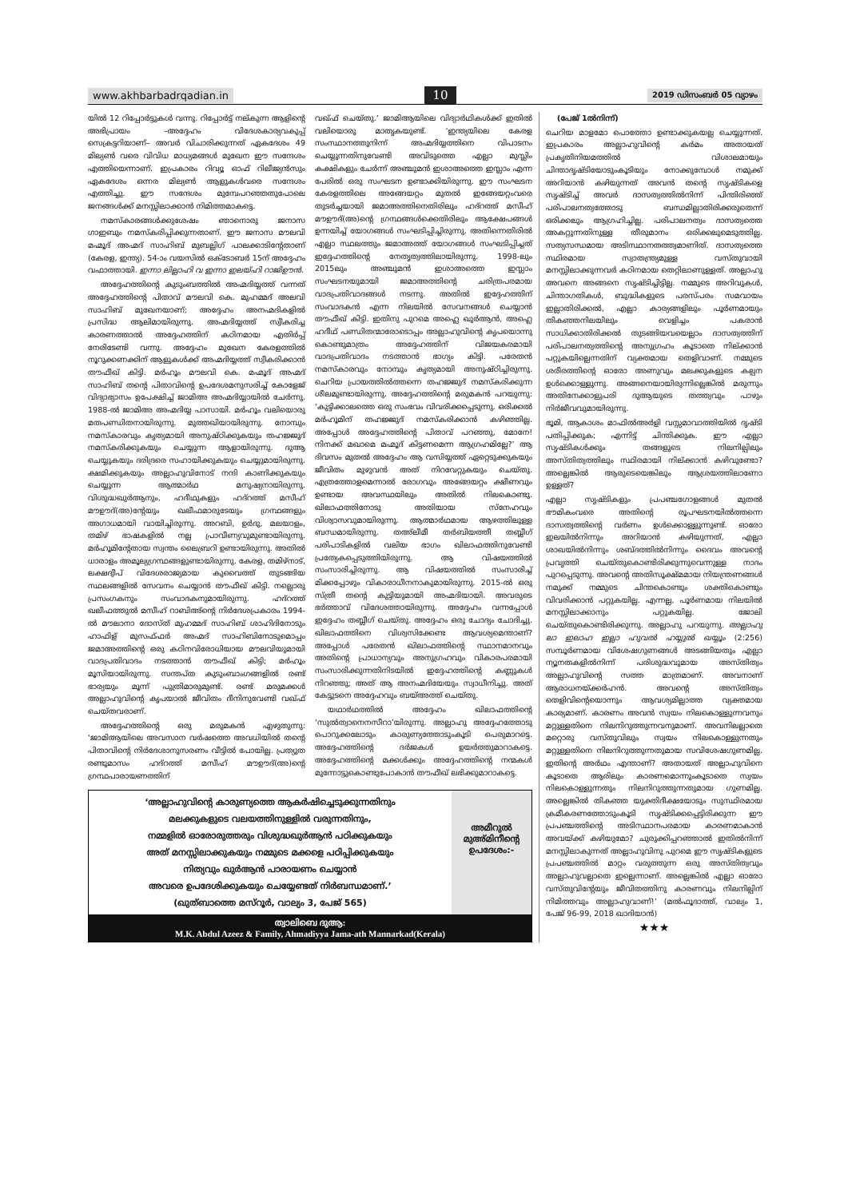www.akhbarbadrqadian.in 10 2019 ഡിസംബർ 05 വ്യാഴം
യിൽ 12 റിപ്പോർട്ടുകൾ വന്നു. റിപ്പോർട്ട് നല്കുന്ന ആളിന്റെ അഭിപ്രായം –അദ്ദേഹം വിദേശകാര്യവകുപ്പ് സെക്രട്ടറിയാണ്– അവർ വിചാരിക്കുന്നത് ഏകദേശം 49 മില്യൺ വരെ വിവിധ മാധ്യമങ്ങൾ മുഖേന ഈ സന്ദേശം എത്തിയെന്നാണ്. ഇപ്രകാരം റിവ്യൂ ഓഫ് റിലീജ്യൻസും ഏകദേശം ഒന്നര മില്യൺ ആളുകൾവരെ സന്ദേശം എത്തിച്ചു. ഈ സന്ദേശം മുമ്പേപറഞ്ഞതുപോലെ ജനങ്ങൾക്ക് മനസ്സിലാക്കാൻ നിമിത്തമാകട്ടെ.
നമസ്കാരങ്ങൾക്കുശേഷം ഞാനൊരു ജനാസ ഗാഇബും നമസ്കരിപ്പിക്കുന്നതാണ്. ഈ ജനാസ മൗലവി മഹ്മൂദ് അഹ്മദ് സാഹിബ് മുബല്ലിഗ് പാലക്കാടിന്റേതാണ് (കേരള, ഇന്ത്യ). 54-ാം വയസിൽ ഒക്ടോബർ 15ന് അദ്ദേഹം വഫാത്തായി. ഇന്നാ ലില്ലാഹി വ ഇന്നാ ഇലയ്ഹി റാജിഊൻ.
അദ്ദേഹത്തിന്റെ കുടുംബത്തിൽ അഹ്മദിയ്യത്ത് വന്നത് അദ്ദേഹത്തിന്റെ പിതാവ് മൗലവി കെ. മുഹമ്മദ് അലവി സാഹിബ് മുഖേനയാണ്; അദ്ദേഹം അനഹ്മദികളിൽ പ്രസിദ്ധ ആലിമായിരുന്നു. അഹ്മദിയ്യത്ത് സ്വീകരിച്ച കാരണത്താൽ അദ്ദേഹത്തിന് കഠിനമായ എതിർപ്പ് നേരിടേണ്ടി വന്നു. അദ്ദേഹം മുഖേന കേരളത്തിൽ നൂറുക്കണക്കിന് ആളുകൾക്ക് അഹ്മദിയ്യത്ത് സ്വീകരിക്കാൻ തൗഫീഖ് കിട്ടി. മർഹൂം മൗലവി കെ. മഹ്മൂദ് അഹ്മദ് സാഹിബ് തന്റെ പിതാവിന്റെ ഉപദേശമനുസരിച്ച് കോളേജ് വിദ്യാഭ്യാസം ഉപേക്ഷിച്ച് ജാമിഅ അഹ്മദിയ്യായിൽ ചേർന്നു. 1988-ൽ ജാമിഅ അഹ്മദിയ്യ പാസായി. മർഹൂം വലിയൊരു മതപണ്ഡിതനായിരുന്നു. മുത്തഖിയായിരുന്നു. നോമ്പും നമസ്കാരവും കൃത്യമായി അനുഷ്ഠിക്കുകയും തഹജ്ജുദ് നമസ്കരിക്കുകയും ചെയ്യുന്ന ആളായിരുന്നു. ദുആ ചെയ്യുകയും ദരിദ്രരെ സഹായിക്കുകയും ചെയ്യുമായിരുന്നു. ക്ഷമിക്കുകയും അല്ലാഹുവിനോട് നന്ദി കാണിക്കുകയും ചെയ്യുന്ന ആത്മാർഥ മനുഷ്യനായിരുന്നു. വിശുദ്ധഖുർആനും, ഹദീഥുകളും ഹദ്റത്ത് മസീഹ് മൗഊദ്(അ)ന്റേയും ഖലീഫമാരുടേയും ഗ്രന്ഥങ്ങളും അഗാധമായി വായിച്ചിരുന്നു. അറബി, ഉർദു, മലയാളം, തമിഴ് ഭാഷകളിൽ നല്ല പ്രാവീണ്യവുമുണ്ടായിരുന്നു. മർഹൂമിന്റേതായ സ്വന്തം ലൈബ്രറി ഉണ്ടായിരുന്നു. അതിൽ ധാരാളം അമൂല്യഗ്രന്ഥങ്ങളുണ്ടായിരുന്നു. കേരള, തമിഴ്നാട്, ലക്ഷദ്വീപ് വിദേശരാജ്യമായ കുവൈത്ത് തുടങ്ങിയ സ്ഥലങ്ങളിൽ സേവനം ചെയ്യാൻ തൗഫീഖ് കിട്ടി. നല്ലൊരു പ്രസംഗകനും സംവാദകനുമായിരുന്നു. ഹദ്റത്ത് ഖലീഫത്തുൽ മസീഹ് റാബിഅ്ന്റെ നിർദേശപ്രകാരം 1994-ൽ മൗലാനാ ദോസ്ത് മുഹമ്മദ് സാഹിബ് ശാഹിദിനോടും ഹാഫിള് മുസഫ്ഫർ അഹ്മദ് സാഹിബിനോടുമൊപ്പം ജമാഅത്തിന്റെ ഒരു കഠിനവിരോധിയായ മൗലവിയുമായി വാദപ്രതിവാദം നടത്താൻ തൗഫീഖ് കിട്ടി; മർഹൂം മൂസിയായിരുന്നു. സന്തപ്ത കുടുംബാംഗങ്ങളിൽ രണ്ട് ഭാര്യയും മൂന്ന് പുത്രിമാരുമുണ്ട്. രണ്ട് മരുമക്കൾ അല്ലാഹുവിന്റെ കൃപയാൽ ജീവിതം ദീനിനുവേണ്ടി വഖ്ഫ് ചെയ്തവരാണ്.
അദ്ദേഹത്തിന്റെ ഒരു മരുമകൻ എഴുതുന്നു: ‘ജാമിആയിലെ അവസാന വർഷത്തെ അവധിയിൽ തന്റെ പിതാവിന്റെ നിർദേശാനുസരണം വീട്ടിൽ പോയില്ല. പ്രത്യുത രണ്ടുമാസം ഹദ്റത്ത് മസീഹ് മൗഊദ്(അ)ന്റെ ഗ്രന്ഥപാരായണത്തിന്
വഖ്ഫ് ചെയ്തു.’ ജാമിആയിലെ വിദ്യാർഥികൾക്ക് ഇതിൽ വലിയൊരു മാതൃകയുണ്ട്. ‘ഇന്ത്യയിലെ കേരള സംസ്ഥാനത്തുനിന്ന് അഹ്മദിയ്യത്തിനെ വിപാടനം ചെയ്യുന്നതിനുവേണ്ടി അവിടുത്തെ എല്ലാ മുസ്ലിം കക്ഷികളും ചേർന്ന് അഞ്ചുമൻ ഇശാഅത്തെ ഇസ്ലാം എന്ന പേരിൽ ഒരു സംഘടന ഉണ്ടാക്കിയിരുന്നു. ഈ സംഘടന കേരളത്തിലെ അങ്ങേയറ്റം മുതൽ ഇങ്ങേയറ്റംവരെ തുടർച്ചയായി ജമാഅത്തിനെതിരിലും ഹദ്റത്ത് മസീഹ് മൗഊദ്(അ)ന്റെ ഗ്രന്ഥങ്ങൾക്കെതിരിലും ആക്ഷേപങ്ങൾ ഉന്നയിച്ച് യോഗങ്ങൾ സംഘടിപ്പിച്ചിരുന്നു. അതിന്നെതിരിൽ എല്ലാ സ്ഥലത്തും ജമാഅത്ത് യോഗങ്ങൾ സംഘടിപ്പിച്ചത് ഇദ്ദേഹത്തിന്റെ നേതൃത്വത്തിലായിരുന്നു. 1998-ലും 2015ലും അഞ്ചുമൻ ഇശാഅത്തെ ഇസ്ലാം സംഘടനയുമായി ജമാഅത്തിന്റെ ചരിത്രപരമായ വാദപ്രതിവാദങ്ങൾ നടന്നു. അതിൽ ഇദ്ദേഹത്തിന് സംവാദകൻ എന്ന നിലയിൽ സേവനങ്ങൾ ചെയ്യാൻ തൗഫീഖ് കിട്ടി. ഇതിനു പുറമെ അഹ്ലെ ഖുർആൻ, അഹ്ലെ ഹദീഥ് പണ്ഡിതന്മാരോടൊപ്പം അല്ലാഹുവിന്റെ കൃപയൊന്നു കൊണ്ടുമാത്രം അദ്ദേഹത്തിന് വിജയകരമായി വാദപ്രതിവാദം നടത്താൻ ഭാഗ്യം കിട്ടി. പരേതൻ നമസ്കാരവും നോമ്പും കൃത്യമായി അനുഷ്ഠിച്ചിരുന്നു. ചെറിയ പ്രായത്തിൽത്തന്നെ തഹജ്ജുദ് നമസ്കരിക്കുന്ന ശീലമുണ്ടായിരുന്നു. അദ്ദേഹത്തിന്റെ മരുമകൻ പറയുന്നു: ‘കുട്ടിക്കാലത്തെ ഒരു സംഭവം വിവരിക്കപ്പെടുന്നു. ഒരിക്കൽ മർഹൂമിന് തഹജ്ജുദ് നമസ്കരിക്കാൻ കഴിഞ്ഞില്ല. അപ്പോൾ അദ്ദേഹത്തിന്റെ പിതാവ് പറഞ്ഞു, മോനേ! നിനക്ക് മഖാമെ മഹ്മൂദ് കിട്ടണമെന്ന ആഗ്രഹമില്ലേ?’ ആ ദിവസം മുതൽ അദ്ദേഹം ആ വസിയ്യത്ത് ഏറ്റെടുക്കുകയും ജീവിതം മുഴുവൻ അത് നിറവേറ്റുകയും ചെയ്തു. എത്രത്തോളമെന്നാൽ രോഗവും അങ്ങേയറ്റം ക്ഷീണവും ഉണ്ടായ അവസ്ഥയിലും അതിൽ നിലകൊണ്ടു. ഖിലാഫത്തിനോടു അതിയായ സ്നേഹവും വിശ്വാസവുമായിരുന്നു. ആത്മാർഥമായ ആഴത്തിലുള്ള ബന്ധമായിരുന്നു. തഅ്ലീമീ തർബിയത്തീ തബ്ലീഗ് പരിപാടികളിൽ വലിയ ഭാഗം ഖിലാഫത്തിനുവേണ്ടി പ്രത്യേകപ്പെടുത്തിയിരുന്നു. ആ വിഷയത്തിൽ സംസാരിച്ചിരുന്നു. ആ വിഷയത്തിൽ സംസാരിച്ച് മിക്കപ്പോഴും വികാരാധീനനാകുമായിരുന്നു. 2015-ൽ ഒരു സ്ത്രീ തന്റെ കുട്ടിയുമായി അഹ്മദിയായി. അവരുടെ ഭർത്താവ് വിദേശത്തായിരുന്നു. അദ്ദേഹം വന്നപ്പോൾ ഇദ്ദേഹം തബ്ലീഗ് ചെയ്തു. അദ്ദേഹം ഒരു ചോദ്യം ചോദിച്ചു. ഖിലാഫത്തിനെ വിശ്വസിക്കേണ്ട ആവശ്യമെന്താണ്? അപ്പോൾ പരേതൻ ഖിലാഫത്തിന്റെ സ്ഥാനമാനവും അതിന്റെ പ്രാധാന്യവും അനുഗ്രഹവും വികാരപരമായി സംസാരിക്കുന്നതിനിടയിൽ ഇദ്ദേഹത്തിന്റെ കണ്ണുകൾ നിറഞ്ഞു; അത് ആ അനഹ്മദിയേയും സ്വാധീനിച്ചു. അത് കേട്ടുടനെ അദ്ദേഹവും ബയ്അത്ത് ചെയ്തു.
യഥാർഥത്തിൽ അദ്ദേഹം ഖിലാഫത്തിന്റെ ‘സുൽത്വാനെനസീറാ’യിരുന്നു. അല്ലാഹു അദ്ദേഹത്തോടു പൊറുക്കലോടും കാരുണ്യത്തോടുംകൂടി പെരുമാറട്ടെ. അദ്ദേഹത്തിന്റെ ദർജകൾ ഉയർത്തുമാറാകട്ടെ. അദ്ദേഹത്തിന്റെ മക്കൾക്കും അദ്ദേഹത്തിന്റെ നന്മകൾ മുന്നോട്ടുകൊണ്ടുപോകാൻ തൗഫീഖ് ലഭിക്കുമാറാകട്ടെ.
‘അല്ലാഹുവിന്റെ കാരുണ്യത്തെ ആകർഷിച്ചെടുക്കുന്നതിനും
മലക്കുകളുടെ വലയത്തിനുള്ളിൽ വരുന്നതിനും,
നമ്മളിൽ ഓരോരുത്തരും വിശുദ്ധഖുർആൻ പഠിക്കുകയും
അത് മനസ്സിലാക്കുകയും നമ്മുടെ മക്കളെ പഠിപ്പിക്കുകയും
നിത്യവും ഖുർആൻ പാരായണം ചെയ്യാൻ
അവരെ ഉപദേശിക്കുകയും ചെയ്യേണ്ടത് നിർബന്ധമാണ്.’
(ഖുത്ബാത്തെ മസ്റൂർ, വാല്യം 3, പേജ് 565)
അമീറുൽ
മുഅ്മിനീന്റെ
ഉപദേശം:-
ത്വാലിബെ ദുആ:
M.K. Abdul Azeez & Family, Ahmadiyya Jama-ath Mannarkad(Kerala)
(പേജ് 1ൽനിന്ന്)
ചെറിയ മാളമോ പൊത്തോ ഉണ്ടാക്കുകയല്ല ചെയ്യുന്നത്. ഇപ്രകാരം അല്ലാഹുവിന്റെ കർമം അതായത് പ്രകൃതിനിയമത്തിൽ വിശാലമായും ചിന്താദൃഷ്ടിയോടുംകൂടിയും നോക്കുമ്പോൾ നമുക്ക് അറിയാൻ കഴിയുന്നത് അവൻ തന്റെ സൃഷ്ടികളെ സൃഷ്ടിച്ച് അവർ ദാസത്വത്തിൽനിന്ന് പിന്തിരിഞ്ഞ് പരിപാലനത്വത്തോടു ബന്ധമില്ലാതിരിക്കരുതെന്ന് ഒരിക്കലും ആഗ്രഹിച്ചില്ല. പരിപാലനത്വം ദാസത്വത്തെ അകറ്റുന്നതിനുള്ള തീരുമാനം ഒരിക്കലുമെടുത്തില്ല. സത്യസന്ധമായ അടിസ്ഥാനതത്ത്വമാണിത്. ദാസത്വത്തെ സ്ഥിരമായ സ്വാതന്ത്ര്യമുള്ള വസ്തുവായി മനസ്സിലാക്കുന്നവർ കഠിനമായ തെറ്റിലാണുള്ളത്. അല്ലാഹു അവനെ അങ്ങനെ സൃഷ്ടിച്ചിട്ടില്ല. നമ്മുടെ അറിവുകൾ, ചിന്താഗതികൾ, ബുദ്ധികളുടെ പരസ്പരം സമവായം ഇല്ലാതിരിക്കൽ, എല്ലാ കാര്യങ്ങളിലും പൂർണമായും തികഞ്ഞനിലയിലും വെളിച്ചം പകരാൻ സാധിക്കാതിരിക്കൽ തുടങ്ങിയവയെല്ലാം ദാസത്വത്തിന് പരിപാലനത്വത്തിന്റെ അനുഗ്രഹം കൂടാതെ നില്ക്കാൻ പറ്റുകയില്ലെന്നതിന് വ്യക്തമായ തെളിവാണ്. നമ്മുടെ ശരീരത്തിന്റെ ഓരോ അണുവും മലക്കുകളുടെ കല്പന ഉൾക്കൊള്ളുന്നു. അങ്ങനെയായിരുന്നില്ലെങ്കിൽ മരുന്നും അതിനേക്കാളുപരി ദുആയുടെ തത്ത്വവും പാഴും നിർജീവവുമായിരുന്നു.
ഭൂമി, ആകാശം മാഫിൽഅർളി വസ്സമാവാത്തിയിൽ ദൃഷ്ടി പതിപ്പിക്കുക; എന്നിട്ട് ചിന്തിക്കുക. ഈ എല്ലാ സൃഷ്ടികൾക്കും തങ്ങളുടെ നിലനില്പിലും അസ്തിത്വത്തിലും സ്ഥിരമായി നില്ക്കാൻ കഴിവുണ്ടോ? അല്ലെങ്കിൽ ആരുടെയെങ്കിലും ആശ്രയത്തിലാണോ ഉള്ളത്?
എല്ലാ സൃഷ്ടികളും പ്രപഞ്ചഗോളങ്ങൾ മുതൽ ഭൗമികംവരെ അതിന്റെ രൂപഘടനയിൽത്തന്നെ ദാസത്വത്തിന്റെ വർണം ഉൾക്കൊള്ളുന്നുണ്ട്. ഓരോ ഇലയിൽനിന്നും അറിയാൻ കഴിയുന്നത്, എല്ലാ ശാഖയിൽനിന്നും ശബ്ദത്തിൽനിന്നും ദൈവം അവന്റെ പ്രവൃത്തി ചെയ്തുകൊണ്ടിരിക്കുന്നുവെന്നുള്ള നാദം പുറപ്പെടുന്നു. അവന്റെ അതിസൂക്ഷ്മമായ നിയന്ത്രണങ്ങൾ നമുക്ക് നമ്മുടെ ചിന്തകൊണ്ടും ശക്തികൊണ്ടും വിവരിക്കാൻ പറ്റുകയില്ല. എന്നല്ല, പൂർണമായ നിലയിൽ മനസ്സിലാക്കാനും പറ്റുകയില്ല. ജോലി ചെയ്തുകൊണ്ടിരിക്കുന്നു. അല്ലാഹു പറയുന്നു. അല്ലാഹു ലാ ഇലാഹ ഇല്ലാ ഹുവൽ ഹയ്യുൽ ഖയ്യൂം (2:256) സമ്പൂർണമായ വിശേഷഗുണങ്ങൾ അടങ്ങിയതും എല്ലാ ന്യൂനതകളിൽനിന്ന് പരിശുദ്ധവുമായ അസ്തിത്വം അല്ലാഹുവിന്റെ സത്ത മാത്രമാണ്. അവനാണ് ആരാധനയ്ക്കർഹൻ. അവന്റെ അസ്തിത്വം തെളിവിന്റെയൊന്നും ആവശ്യമില്ലാത്ത വ്യക്തമായ കാര്യമാണ്. കാരണം അവൻ സ്വയം നിലകൊള്ളുന്നവനും മറ്റുള്ളതിനെ നിലനിറുത്തുന്നവനുമാണ്. അവനിലല്ലാതെ മറ്റൊരു വസ്തുവിലും സ്വയം നിലകൊള്ളുന്നതും മറ്റുള്ളതിനെ നിലനിറുത്തുന്നതുമായ സവിശേഷഗുണമില്ല. ഇതിന്റെ അർഥം എന്താണ്? അതായത് അല്ലാഹുവിനെ കൂടാതെ ആരിലും കാരണമൊന്നുംകൂടാതെ സ്വയം നിലകൊള്ളുന്നതും നിലനിറുത്തുന്നതുമായ ഗുണമില്ല. അല്ലെങ്കിൽ തികഞ്ഞ യുക്തിദീക്ഷയോടും സുസ്ഥിരമായ ക്രമീകരണത്തോടുംകൂടി സൃഷ്ടിക്കപ്പെട്ടിരിക്കുന്ന ഈ പ്രപഞ്ചത്തിന്റെ അടിസ്ഥാനപരമായ കാരണമാകാൻ അവയ്ക്ക് കഴിയുമോ? ചുരുക്കിപ്പറഞ്ഞാൽ ഇതിൽനിന്ന് മനസ്സിലാകുന്നത് അല്ലാഹുവിനു പുറമെ ഈ സൃഷ്ടികളുടെ പ്രപഞ്ചത്തിൽ മാറ്റം വരുത്തുന്ന ഒരു അസ്തിത്വവും അല്ലാഹുവല്ലാതെ ഇല്ലെന്നാണ്. അല്ലെങ്കിൽ എല്ലാ ഓരോ വസ്തുവിന്റേയും ജീവിതത്തിനു കാരണവും നിലനില്പിന് നിമിത്തവും അല്ലാഹുവാണ്!’ (മൽഫൂദാത്ത്, വാല്യം 1, പേജ് 96-99, 2018 ഖാദിയാൻ)
★★★